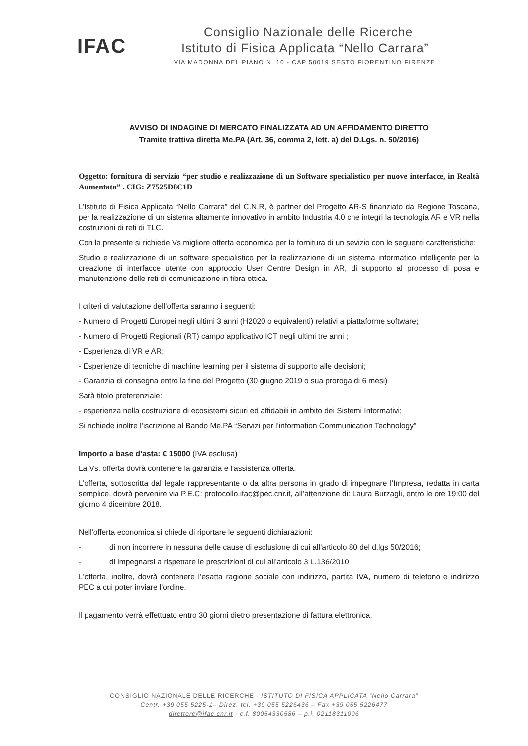IFAC
Consiglio Nazionale delle Ricerche
Istituto di Fisica Applicata “Nello Carrara”
VIA MADONNA DEL PIANO N. 10 - CAP 50019 SESTO FIORENTINO FIRENZE
AVVISO DI INDAGINE DI MERCATO FINALIZZATA AD UN AFFIDAMENTO DIRETTO
Tramite trattiva diretta Me.PA (Art. 36, comma 2, lett. a) del D.Lgs. n. 50/2016)
Oggetto: fornitura di servizio “per studio e realizzazione di un Software specialistico per nuove interfacce, in Realtà Aumentata” . CIG: Z7525D8C1D
L’Istituto di Fisica Applicata “Nello Carrara” del C.N.R, è partner del Progetto AR-S finanziato da Regione Toscana, per la realizzazione di un sistema altamente innovativo in ambito Industria 4.0 che integri la tecnologia AR e VR nella costruzioni di reti di TLC.
Con la presente si richiede Vs migliore offerta economica per la fornitura di un sevizio con le seguenti caratteristiche:
Studio e realizzazione di un software specialistico per la realizzazione di un sistema informatico intelligente per la creazione di interfacce utente con approccio User Centre Design in AR, di supporto al processo di posa e manutenzione delle reti di comunicazione in fibra ottica.
I criteri di valutazione dell’offerta saranno i seguenti:
- Numero di Progetti Europei negli ultimi 3 anni (H2020 o equivalenti) relativi a piattaforme software;
- Numero di Progetti Regionali (RT) campo applicativo ICT negli ultimi tre anni ;
- Esperienza di VR e AR;
- Esperienze di tecniche di machine learning per il sistema di supporto alle decisioni;
- Garanzia di consegna entro la fine del Progetto (30 giugno 2019 o sua proroga di 6 mesi)
Sarà titolo preferenziale:
- esperienza nella costruzione di ecosistemi sicuri ed affidabili in ambito dei Sistemi Informativi;
Si richiede inoltre l’iscrizione al Bando Me.PA “Servizi per l’information Communication Technology”
Importo a base d’asta: € 15000 (IVA esclusa)
La Vs. offerta dovrà contenere la garanzia e l'assistenza offerta.
L’offerta, sottoscritta dal legale rappresentante o da altra persona in grado di impegnare l’Impresa, redatta in carta semplice, dovrà pervenire via P.E.C: protocollo.ifac@pec.cnr.it, all’attenzione di: Laura Burzagli, entro le ore 19:00 del giorno 4 dicembre 2018.
Nell'offerta economica si chiede di riportare le seguenti dichiarazioni:
- di non incorrere in nessuna delle cause di esclusione di cui all’articolo 80 del d.lgs 50/2016;
- di impegnarsi a rispettare le prescrizioni di cui all’articolo 3 L.136/2010
L'offerta, inoltre, dovrà contenere l’esatta ragione sociale con indirizzo, partita IVA, numero di telefono e indirizzo PEC a cui poter inviare l'ordine.
Il pagamento verrà effettuato entro 30 giorni dietro presentazione di fattura elettronica.
CONSIGLIO NAZIONALE DELLE RICERCHE - ISTITUTO DI FISICA APPLICATA “Nello Carrara”
Centr. +39 055 5225-1– Direz. tel. +39 055 5226436 – Fax +39 055 5226477
direttore@ifac.cnr.it - c.f. 80054330586 – p.i. 02118311006